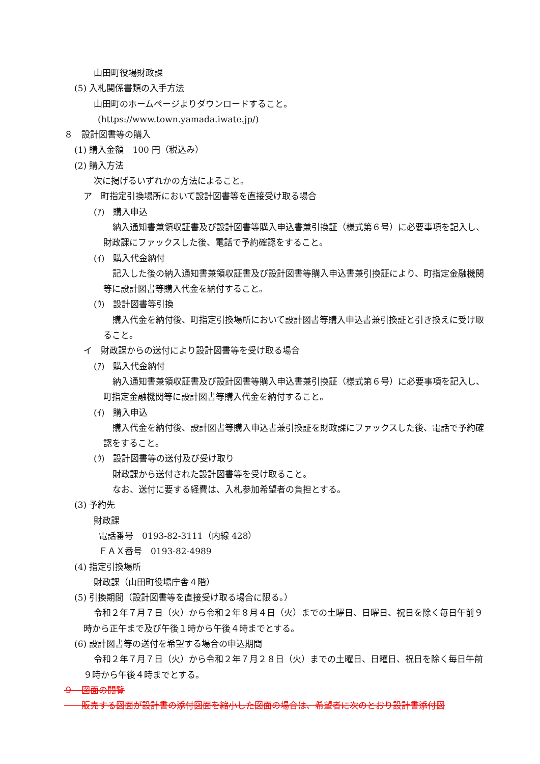山田町役場財政課
(5) 入札関係書類の入手方法
山田町のホームページよりダウンロードすること。
(https://www.town.yamada.iwate.jp/)
８　設計図書等の購入
(1) 購入金額　100 円（税込み）
(2) 購入方法
次に掲げるいずれかの方法によること。
ア　町指定引換場所において設計図書等を直接受け取る場合
(ｱ)　購入申込
納入通知書兼領収証書及び設計図書等購入申込書兼引換証（様式第６号）に必要事項を記入し、財政課にファックスした後、電話で予約確認をすること。
(ｲ)　購入代金納付
記入した後の納入通知書兼領収証書及び設計図書等購入申込書兼引換証により、町指定金融機関等に設計図書等購入代金を納付すること。
(ｳ)　設計図書等引換
購入代金を納付後、町指定引換場所において設計図書等購入申込書兼引換証と引き換えに受け取ること。
イ　財政課からの送付により設計図書等を受け取る場合
(ｱ)　購入代金納付
納入通知書兼領収証書及び設計図書等購入申込書兼引換証（様式第６号）に必要事項を記入し、町指定金融機関等に設計図書等購入代金を納付すること。
(ｲ)　購入申込
購入代金を納付後、設計図書等購入申込書兼引換証を財政課にファックスした後、電話で予約確認をすること。
(ｳ)　設計図書等の送付及び受け取り
財政課から送付された設計図書等を受け取ること。
なお、送付に要する経費は、入札参加希望者の負担とする。
(3) 予約先
財政課
電話番号　0193-82-3111（内線 428）
ＦＡＸ番号　0193-82-4989
(4) 指定引換場所
財政課（山田町役場庁舎４階）
(5) 引換期間（設計図書等を直接受け取る場合に限る。）
令和２年７月７日（火）から令和２年８月４日（火）までの土曜日、日曜日、祝日を除く毎日午前９時から正午まで及び午後１時から午後４時までとする。
(6) 設計図書等の送付を希望する場合の申込期間
令和２年７月７日（火）から令和２年７月２８日（火）までの土曜日、日曜日、祝日を除く毎日午前９時から午後４時までとする。
９　図面の閲覧
　　販売する図面が設計書の添付図面を縮小した図面の場合は、希望者に次のとおり設計書添付図